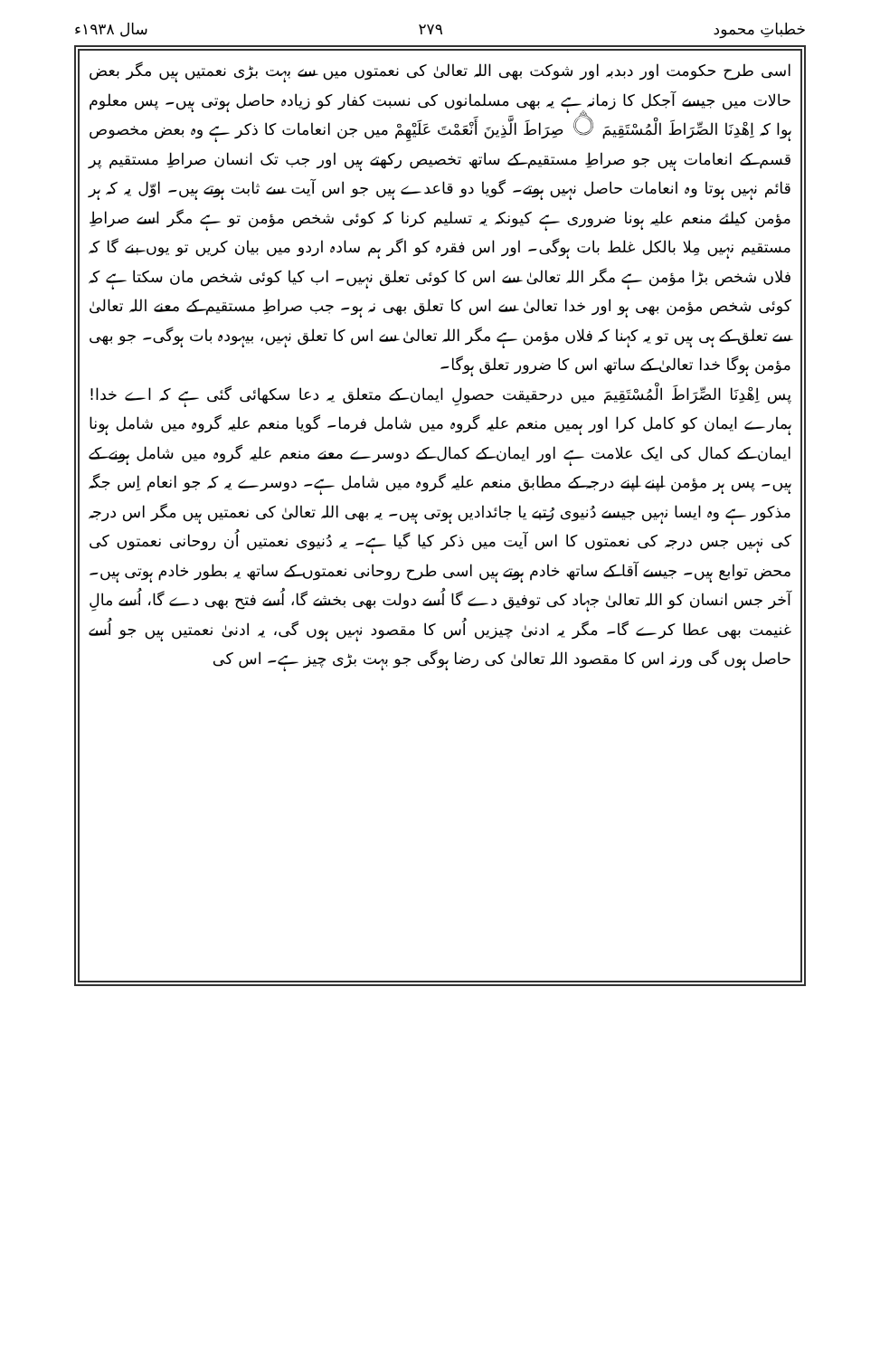خطباتِ محمود ۲۷۹ سال ۱۹۳۸ء
اسی طرح حکومت اور دبدبہ اور شوکت بھی اللہ تعالیٰ کی نعمتوں میں سے بہت بڑی نعمتیں ہیں مگر بعض حالات میں جیسے آجکل کا زمانہ ہے یہ بھی مسلمانوں کی نسبت کفار کو زیادہ حاصل ہوتی ہیں۔ پس معلوم ہوا کہ اِهْدِنَا الصِّرَاطَ الْمُسْتَقِيمَ ۝ صِرَاطَ الَّذِينَ أَنْعَمْتَ عَلَيْهِمْ میں جن انعامات کا ذکر ہے وہ بعض مخصوص قسم کے انعامات ہیں جو صراطِ مستقیم کے ساتھ تخصیص رکھتے ہیں اور جب تک انسان صراطِ مستقیم پر قائم نہیں ہوتا وہ انعامات حاصل نہیں ہوتے۔ گویا دو قاعدے ہیں جو اس آیت سے ثابت ہوتے ہیں۔ اوّل یہ کہ ہر مؤمن کیلئے منعم علیہ ہونا ضروری ہے کیونکہ یہ تسلیم کرنا کہ کوئی شخص مؤمن تو ہے مگر اسے صراطِ مستقیم نہیں مِلا بالکل غلط بات ہوگی۔ اور اس فقرہ کو اگر ہم سادہ اردو میں بیان کریں تو یوں بنے گا کہ فلاں شخص بڑا مؤمن ہے مگر اللہ تعالیٰ سے اس کا کوئی تعلق نہیں۔ اب کیا کوئی شخص مان سکتا ہے کہ کوئی شخص مؤمن بھی ہو اور خدا تعالیٰ سے اس کا تعلق بھی نہ ہو۔ جب صراطِ مستقیم کے معنے اللہ تعالیٰ سے تعلق کے ہی ہیں تو یہ کہنا کہ فلاں مؤمن ہے مگر اللہ تعالیٰ سے اس کا تعلق نہیں، بیہودہ بات ہوگی۔ جو بھی مؤمن ہوگا خدا تعالیٰ کے ساتھ اس کا ضرور تعلق ہوگا۔
پس اِهْدِنَا الصِّرَاطَ الْمُسْتَقِيمَ میں درحقیقت حصولِ ایمان کے متعلق یہ دعا سکھائی گئی ہے کہ اے خدا! ہمارے ایمان کو کامل کرا اور ہمیں منعم علیہ گروہ میں شامل فرما۔ گویا منعم علیہ گروہ میں شامل ہونا ایمان کے کمال کی ایک علامت ہے اور ایمان کے کمال کے دوسرے معنے منعم علیہ گروہ میں شامل ہونے کے ہیں۔ پس ہر مؤمن اپنے اپنے درجہ کے مطابق منعم علیہ گروہ میں شامل ہے۔ دوسرے یہ کہ جو انعام اِس جگہ مذکور ہے وہ ایسا نہیں جیسے دُنیوی رُتبے یا جائدادیں ہوتی ہیں۔ یہ بھی اللہ تعالیٰ کی نعمتیں ہیں مگر اس درجہ کی نہیں جس درجہ کی نعمتوں کا اس آیت میں ذکر کیا گیا ہے۔ یہ دُنیوی نعمتیں اُن روحانی نعمتوں کی محض توابع ہیں۔ جیسے آقا کے ساتھ خادم ہوتے ہیں اسی طرح روحانی نعمتوں کے ساتھ یہ بطور خادم ہوتی ہیں۔ آخر جس انسان کو اللہ تعالیٰ جہاد کی توفیق دے گا اُسے دولت بھی بخشے گا، اُسے فتح بھی دے گا، اُسے مالِ غنیمت بھی عطا کرے گا۔ مگر یہ ادنیٰ چیزیں اُس کا مقصود نہیں ہوں گی، یہ ادنیٰ نعمتیں ہیں جو اُسے حاصل ہوں گی ورنہ اس کا مقصود اللہ تعالیٰ کی رضا ہوگی جو بہت بڑی چیز ہے۔ اس کی